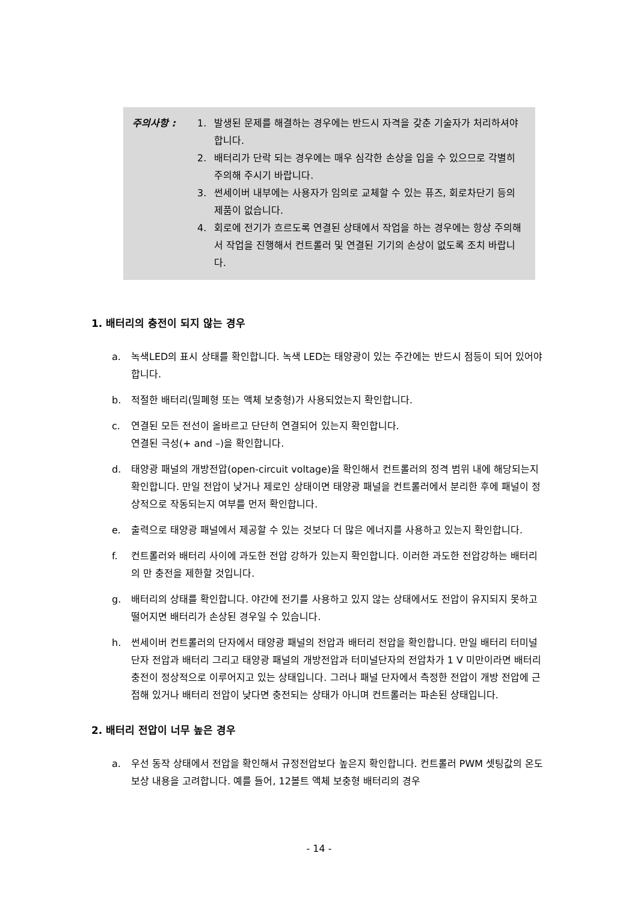주의사항 : 1. 발생된 문제를 해결하는 경우에는 반드시 자격을 갖춘 기술자가 처리하셔야 합니다.
2. 배터리가 단락 되는 경우에는 매우 심각한 손상을 입을 수 있으므로 각별히 주의해 주시기 바랍니다.
3. 썬세이버 내부에는 사용자가 임의로 교체할 수 있는 퓨즈, 회로차단기 등의 제품이 없습니다.
4. 회로에 전기가 흐르도록 연결된 상태에서 작업을 하는 경우에는 항상 주의해서 작업을 진행해서 컨트롤러 및 연결된 기기의 손상이 없도록 조치 바랍니다.
1. 배터리의 충전이 되지 않는 경우
a. 녹색LED의 표시 상태를 확인합니다. 녹색 LED는 태양광이 있는 주간에는 반드시 점등이 되어 있어야 합니다.
b. 적절한 배터리(밀폐형 또는 액체 보충형)가 사용되었는지 확인합니다.
c. 연결된 모든 전선이 올바르고 단단히 연결되어 있는지 확인합니다.
연결된 극성(+ and –)을 확인합니다.
d. 태양광 패널의 개방전압(open-circuit voltage)을 확인해서 컨트롤러의 정격 범위 내에 해당되는지 확인합니다. 만일 전압이 낮거나 제로인 상태이면 태양광 패널을 컨트롤러에서 분리한 후에 패널이 정상적으로 작동되는지 여부를 먼저 확인합니다.
e. 출력으로 태양광 패널에서 제공할 수 있는 것보다 더 많은 에너지를 사용하고 있는지 확인합니다.
f. 컨트롤러와 배터리 사이에 과도한 전압 강하가 있는지 확인합니다. 이러한 과도한 전압강하는 배터리의 만 충전을 제한할 것입니다.
g. 배터리의 상태를 확인합니다. 야간에 전기를 사용하고 있지 않는 상태에서도 전압이 유지되지 못하고 떨어지면 배터리가 손상된 경우일 수 있습니다.
h. 썬세이버 컨트롤러의 단자에서 태양광 패널의 전압과 배터리 전압을 확인합니다. 만일 배터리 터미널단자 전압과 배터리 그리고 태양광 패널의 개방전압과 터미널단자의 전압차가 1 V 미만이라면 배터리 충전이 정상적으로 이루어지고 있는 상태입니다. 그러나 패널 단자에서 측정한 전압이 개방 전압에 근접해 있거나 배터리 전압이 낮다면 충전되는 상태가 아니며 컨트롤러는 파손된 상태입니다.
2. 배터리 전압이 너무 높은 경우
a. 우선 동작 상태에서 전압을 확인해서 규정전압보다 높은지 확인합니다. 컨트롤러 PWM 셋팅값의 온도 보상 내용을 고려합니다. 예를 들어, 12볼트 액체 보충형 배터리의 경우
- 14 -